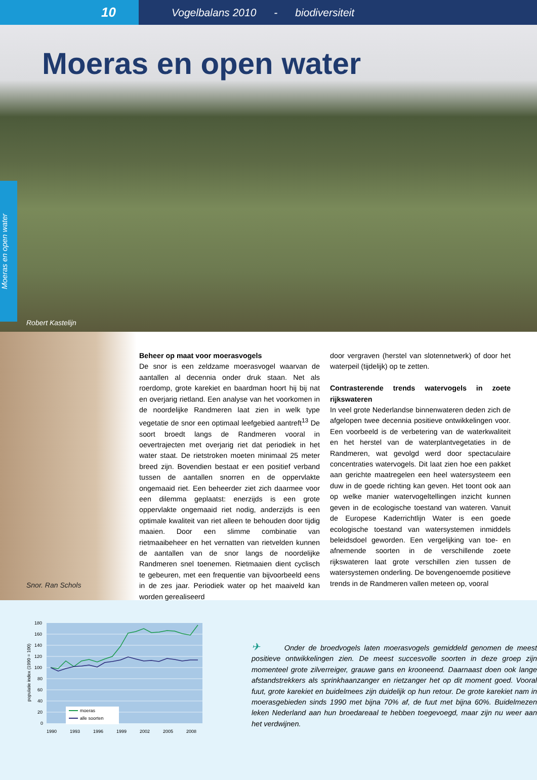10
Vogelbalans 2010 - biodiversiteit
Moeras en open water
Moeras en open water
Robert Kastelijn
Snor. Ran Schols
Beheer op maat voor moerasvogels
De snor is een zeldzame moerasvogel waarvan de aantallen al decennia onder druk staan. Net als roerdomp, grote karekiet en baardman hoort hij bij nat en overjarig rietland. Een analyse van het voorkomen in de noordelijke Randmeren laat zien in welk type vegetatie de snor een optimaal leefgebied aantreft<sup>13</sup> De soort broedt langs de Randmeren vooral in oevertrajecten met overjarig riet dat periodiek in het water staat. De rietstroken moeten minimaal 25 meter breed zijn. Bovendien bestaat er een positief verband tussen de aantallen snorren en de oppervlakte ongemaaid riet. Een beheerder ziet zich daarmee voor een dilemma geplaatst: enerzijds is een grote oppervlakte ongemaaid riet nodig, anderzijds is een optimale kwaliteit van riet alleen te behouden door tijdig maaien. Door een slimme combinatie van rietmaaibeheer en het vernatten van rietvelden kunnen de aantallen van de snor langs de noordelijke Randmeren snel toenemen. Rietmaaien dient cyclisch te gebeuren, met een frequentie van bijvoorbeeld eens in de zes jaar. Periodiek water op het maaiveld kan worden gerealiseerd
door vergraven (herstel van slotennetwerk) of door het waterpeil (tijdelijk) op te zetten.
Contrasterende trends watervogels in zoete rijkswateren
In veel grote Nederlandse binnenwateren deden zich de afgelopen twee decennia positieve ontwikkelingen voor. Een voorbeeld is de verbetering van de waterkwaliteit en het herstel van de waterplantvegetaties in de Randmeren, wat gevolgd werd door spectaculaire concentraties watervogels. Dit laat zien hoe een pakket aan gerichte maatregelen een heel watersysteem een duw in de goede richting kan geven. Het toont ook aan op welke manier watervogeltellingen inzicht kunnen geven in de ecologische toestand van wateren. Vanuit de Europese Kaderrichtlijn Water is een goede ecologische toestand van watersystemen inmiddels beleidsdoel geworden. Een vergelijking van toe- en afnemende soorten in de verschillende zoete rijkswateren laat grote verschillen zien tussen de watersystemen onderling. De bovengenoemde positieve trends in de Randmeren vallen meteen op, vooral
180
160
140
120
100
80
60
40
20
0
populatie index (1990 = 100)
moeras
alle soorten
1990
1993
1996
1999
2002
2005
2008
✈ Onder de broedvogels laten moerasvogels gemiddeld genomen de meest positieve ontwikkelingen zien. De meest succesvolle soorten in deze groep zijn momenteel grote zilverreiger, grauwe gans en krooneend. Daarnaast doen ook lange afstandstrekkers als sprinkhaanzanger en rietzanger het op dit moment goed. Vooral fuut, grote karekiet en buidelmees zijn duidelijk op hun retour. De grote karekiet nam in moerasgebieden sinds 1990 met bijna 70% af, de fuut met bijna 60%. Buidelmezen leken Nederland aan hun broedareaal te hebben toegevoegd, maar zijn nu weer aan het verdwijnen.